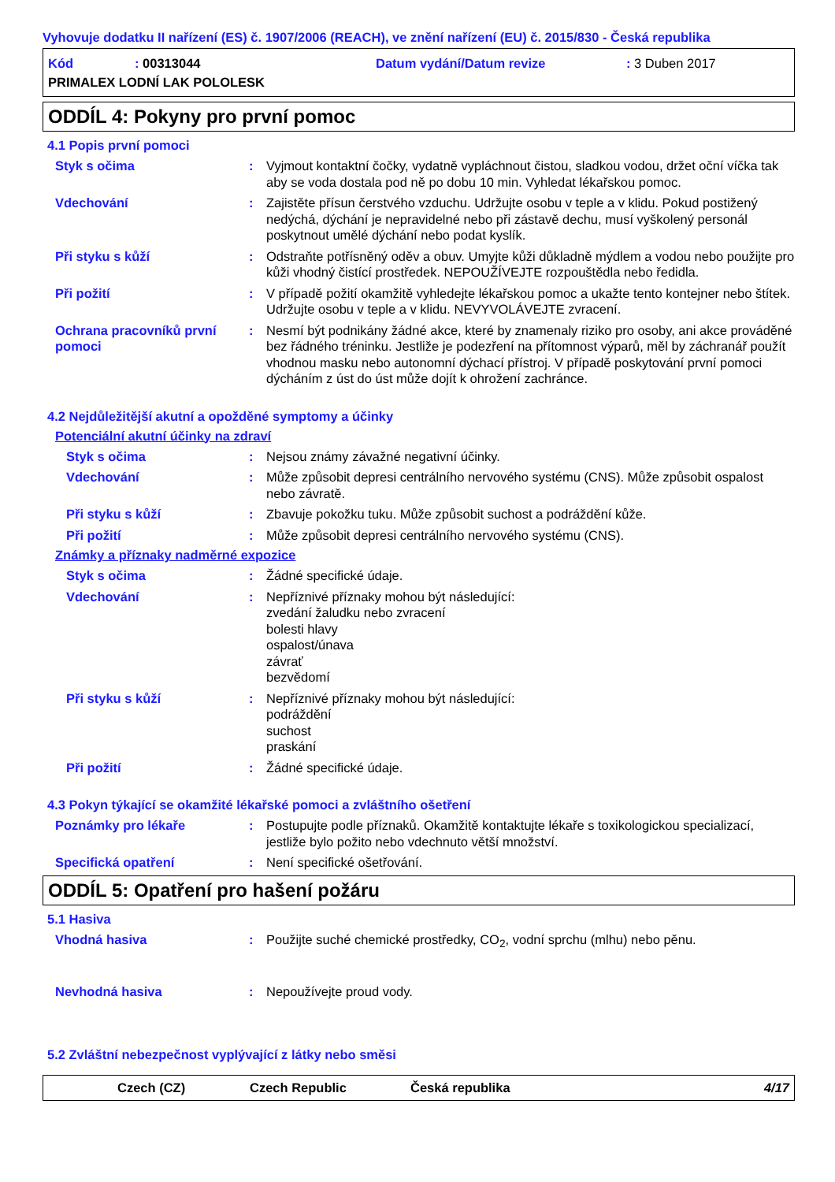Vyhovuje dodatku II nařízení (ES) č. 1907/2006 (REACH), ve znění nařízení (EU) č. 2015/830 - Česká republika
Kód
: 00313044
Datum vydání/Datum revize
: 3 Duben 2017
PRIMALEX LODNÍ LAK POLOLESK
ODDÍL 4: Pokyny pro první pomoc
4.1 Popis první pomoci
Styk s očima : Vyjmout kontaktní čočky, vydatně vypláchnout čistou, sladkou vodou, držet oční víčka tak aby se voda dostala pod ně po dobu 10 min. Vyhledat lékařskou pomoc.
Vdechování : Zajistěte přísun čerstvého vzduchu. Udržujte osobu v teple a v klidu. Pokud postižený nedýchá, dýchání je nepravidelné nebo při zástavě dechu, musí vyškolený personál poskytnout umělé dýchání nebo podat kyslík.
Při styku s kůží : Odstraňte potřísněný oděv a obuv. Umyjte kůži důkladně mýdlem a vodou nebo použijte pro kůži vhodný čistící prostředek. NEPOUŽÍVEJTE rozpouštědla nebo ředidla.
Při požití : V případě požití okamžitě vyhledejte lékařskou pomoc a ukažte tento kontejner nebo štítek. Udržujte osobu v teple a v klidu. NEVYVOLÁVEJTE zvracení.
Ochrana pracovníků první pomoci
: Nesmí být podnikány žádné akce, které by znamenaly riziko pro osoby, ani akce prováděné bez řádného tréninku. Jestliže je podezření na přítomnost výparů, měl by záchranář použít vhodnou masku nebo autonomní dýchací přístroj. V případě poskytování první pomoci dýcháním z úst do úst může dojít k ohrožení zachránce.
4.2 Nejdůležitější akutní a opožděné symptomy a účinky
Potenciální akutní účinky na zdraví
Styk s očima : Nejsou známy závažné negativní účinky.
Vdechování : Může způsobit depresi centrálního nervového systému (CNS). Může způsobit ospalost nebo závratě.
Při styku s kůží : Zbavuje pokožku tuku. Může způsobit suchost a podráždění kůže.
Při požití : Může způsobit depresi centrálního nervového systému (CNS).
Známky a příznaky nadměrné expozice
Styk s očima : Žádné specifické údaje.
Vdechování : Nepříznivé příznaky mohou být následující:
zvedání žaludku nebo zvracení
bolesti hlavy
ospalost/únava
závrať
bezvědomí
Při styku s kůží : Nepříznivé příznaky mohou být následující:
podráždění
suchost
praskání
Při požití : Žádné specifické údaje.
4.3 Pokyn týkající se okamžité lékařské pomoci a zvláštního ošetření
Poznámky pro lékaře : Postupujte podle příznaků. Okamžitě kontaktujte lékaře s toxikologickou specializací, jestliže bylo požito nebo vdechnuto větší množství.
Specifická opatření : Není specifické ošetřování.
ODDÍL 5: Opatření pro hašení požáru
5.1 Hasiva
Vhodná hasiva : Použijte suché chemické prostředky, CO<sub>2</sub>, vodní sprchu (mlhu) nebo pěnu.
Nevhodná hasiva : Nepoužívejte proud vody.
5.2 Zvláštní nebezpečnost vyplývající z látky nebo směsi
Czech (CZ) Czech Republic Česká republika 4/17